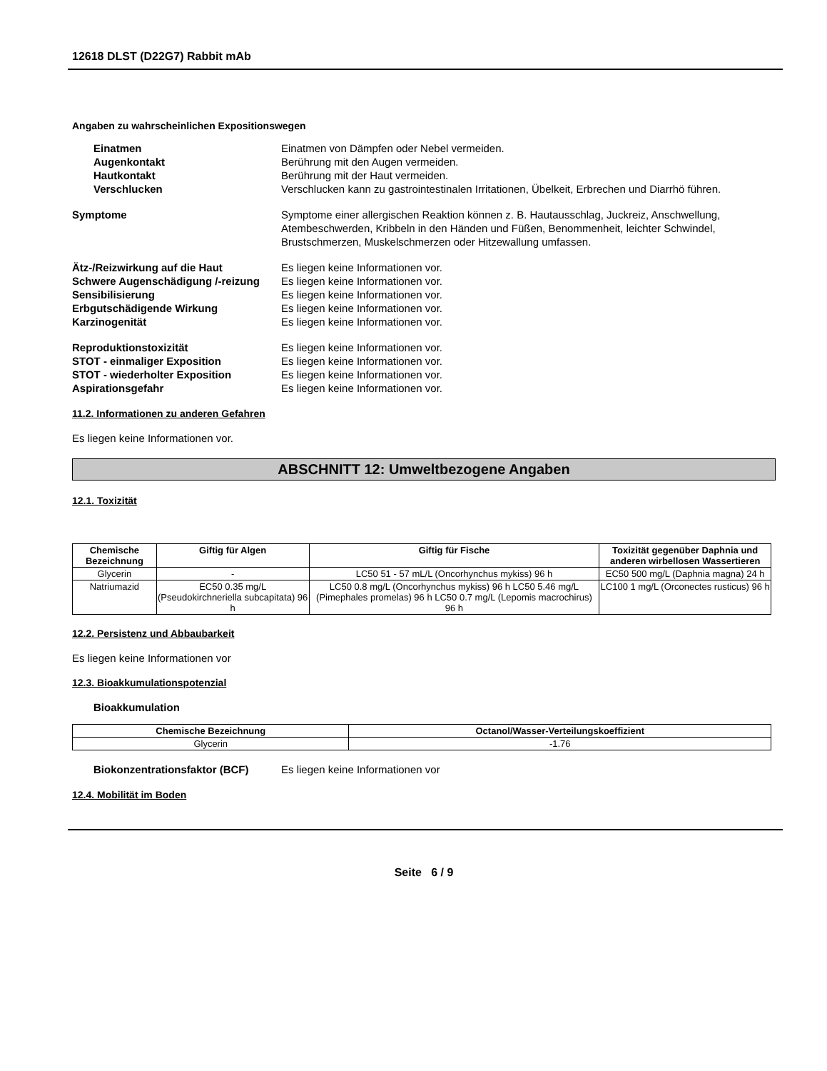12618 DLST (D22G7) Rabbit mAb
Angaben zu wahrscheinlichen Expositionswegen
Einatmen Einatmen von Dämpfen oder Nebel vermeiden.
Augenkontakt Berührung mit den Augen vermeiden.
Hautkontakt Berührung mit der Haut vermeiden.
Verschlucken Verschlucken kann zu gastrointestinalen Irritationen, Übelkeit, Erbrechen und Diarrhö führen.
Symptome Symptome einer allergischen Reaktion können z. B. Hautausschlag, Juckreiz, Anschwellung, Atembeschwerden, Kribbeln in den Händen und Füßen, Benommenheit, leichter Schwindel, Brustschmerzen, Muskelschmerzen oder Hitzewallung umfassen.
Ätz-/Reizwirkung auf die Haut Es liegen keine Informationen vor.
Schwere Augenschädigung /-reizung
Es liegen keine Informationen vor.
Sensibilisierung Es liegen keine Informationen vor.
Erbgutschädigende Wirkung Es liegen keine Informationen vor.
Karzinogenität Es liegen keine Informationen vor.
Reproduktionstoxizität Es liegen keine Informationen vor.
STOT - einmaliger Exposition Es liegen keine Informationen vor.
STOT - wiederholter Exposition Es liegen keine Informationen vor.
Aspirationsgefahr Es liegen keine Informationen vor.
11.2. Informationen zu anderen Gefahren
Es liegen keine Informationen vor.
ABSCHNITT 12: Umweltbezogene Angaben
12.1. Toxizität
| Chemische Bezeichnung | Giftig für Algen | Giftig für Fische | Toxizität gegenüber Daphnia und anderen wirbellosen Wassertieren |
| --- | --- | --- | --- |
| Glycerin | - | LC50 51 - 57 mL/L (Oncorhynchus mykiss) 96 h | EC50 500 mg/L (Daphnia magna) 24 h |
| Natriumazid | EC50 0.35 mg/L (Pseudokirchneriella subcapitata) 96 h | LC50 0.8 mg/L (Oncorhynchus mykiss) 96 h LC50 5.46 mg/L (Pimephales promelas) 96 h LC50 0.7 mg/L (Lepomis macrochirus) 96 h | LC100 1 mg/L (Orconectes rusticus) 96 h |
12.2. Persistenz und Abbaubarkeit
Es liegen keine Informationen vor
12.3. Bioakkumulationspotenzial
Bioakkumulation
| Chemische Bezeichnung | Octanol/Wasser-Verteilungskoeffizient |
| --- | --- |
| Glycerin | -1.76 |
Biokonzentrationsfaktor (BCF) Es liegen keine Informationen vor
12.4. Mobilität im Boden
Seite 6 / 9